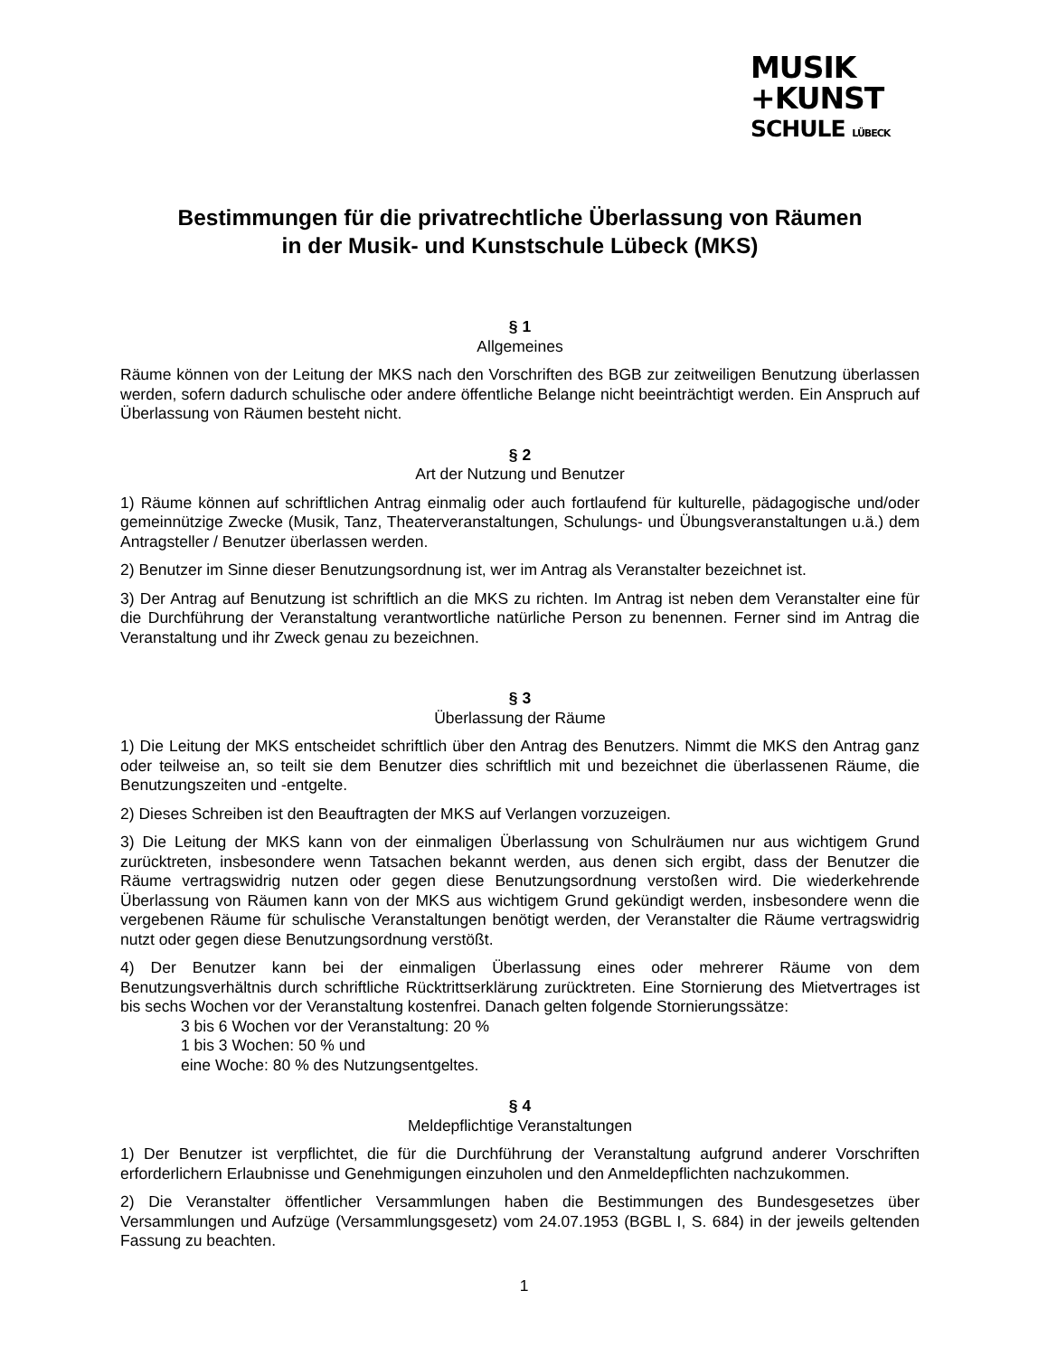MUSIK
+KUNST
SCHULE LÜBECK
Bestimmungen für die privatrechtliche Überlassung von Räumen
in der Musik- und Kunstschule Lübeck (MKS)
§ 1
Allgemeines
Räume können von der Leitung der MKS nach den Vorschriften des BGB zur zeitweiligen Benutzung überlassen werden, sofern dadurch schulische oder andere öffentliche Belange nicht beeinträchtigt werden. Ein Anspruch auf Überlassung von Räumen besteht nicht.
§ 2
Art der Nutzung und Benutzer
1) Räume können auf schriftlichen Antrag einmalig oder auch fortlaufend für kulturelle, pädagogische und/oder gemeinnützige Zwecke (Musik, Tanz, Theaterveranstaltungen, Schulungs- und Übungsveranstaltungen u.ä.) dem Antragsteller / Benutzer überlassen werden.
2) Benutzer im Sinne dieser Benutzungsordnung ist, wer im Antrag als Veranstalter bezeichnet ist.
3) Der Antrag auf Benutzung ist schriftlich an die MKS zu richten. Im Antrag ist neben dem Veranstalter eine für die Durchführung der Veranstaltung verantwortliche natürliche Person zu benennen. Ferner sind im Antrag die Veranstaltung und ihr Zweck genau zu bezeichnen.
§ 3
Überlassung der Räume
1) Die Leitung der MKS entscheidet schriftlich über den Antrag des Benutzers. Nimmt die MKS den Antrag ganz oder teilweise an, so teilt sie dem Benutzer dies schriftlich mit und bezeichnet die überlassenen Räume, die Benutzungszeiten und -entgelte.
2) Dieses Schreiben ist den Beauftragten der MKS auf Verlangen vorzuzeigen.
3) Die Leitung der MKS kann von der einmaligen Überlassung von Schulräumen nur aus wichtigem Grund zurücktreten, insbesondere wenn Tatsachen bekannt werden, aus denen sich ergibt, dass der Benutzer die Räume vertragswidrig nutzen oder gegen diese Benutzungsordnung verstoßen wird. Die wiederkehrende Überlassung von Räumen kann von der MKS aus wichtigem Grund gekündigt werden, insbesondere wenn die vergebenen Räume für schulische Veranstaltungen benötigt werden, der Veranstalter die Räume vertragswidrig nutzt oder gegen diese Benutzungsordnung verstößt.
4) Der Benutzer kann bei der einmaligen Überlassung eines oder mehrerer Räume von dem Benutzungsverhältnis durch schriftliche Rücktrittserklärung zurücktreten. Eine Stornierung des Mietvertrages ist bis sechs Wochen vor der Veranstaltung kostenfrei. Danach gelten folgende Stornierungssätze:
3 bis 6 Wochen vor der Veranstaltung: 20 %
1 bis 3 Wochen: 50 % und
eine Woche: 80 % des Nutzungsentgeltes.
§ 4
Meldepflichtige Veranstaltungen
1) Der Benutzer ist verpflichtet, die für die Durchführung der Veranstaltung aufgrund anderer Vorschriften erforderlichern Erlaubnisse und Genehmigungen einzuholen und den Anmeldepflichten nachzukommen.
2) Die Veranstalter öffentlicher Versammlungen haben die Bestimmungen des Bundesgesetzes über Versammlungen und Aufzüge (Versammlungsgesetz) vom 24.07.1953 (BGBL I, S. 684) in der jeweils geltenden Fassung zu beachten.
1